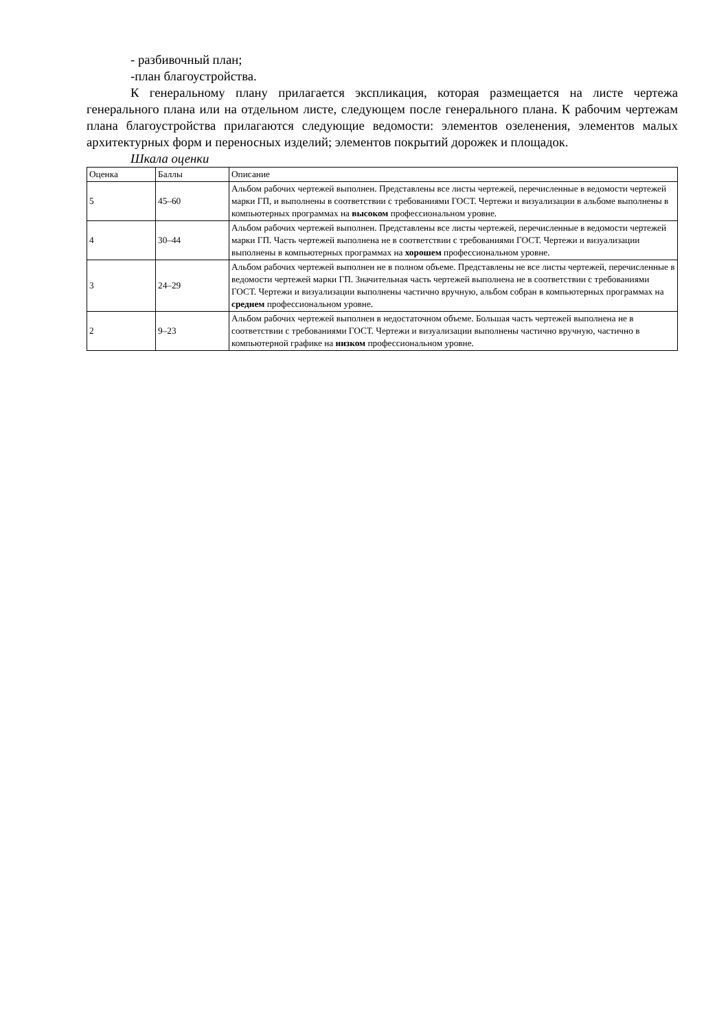- разбивочный план;
-план благоустройства.
К генеральному плану прилагается экспликация, которая размещается на листе чертежа генерального плана или на отдельном листе, следующем после генерального плана. К рабочим чертежам плана благоустройства прилагаются следующие ведомости: элементов озеленения, элементов малых архитектурных форм и переносных изделий; элементов покрытий дорожек и площадок.
Шкала оценки
| Оценка | Баллы | Описание |
| 5 | 45–60 | Альбом рабочих чертежей выполнен. Представлены все листы чертежей, перечисленные в ведомости чертежей марки ГП, и выполнены в соответствии с требованиями ГОСТ. Чертежи и визуализации в альбоме выполнены в компьютерных программах на высоком профессиональном уровне. |
| 4 | 30–44 | Альбом рабочих чертежей выполнен. Представлены все листы чертежей, перечисленные в ведомости чертежей марки ГП. Часть чертежей выполнена не в соответствии с требованиями ГОСТ. Чертежи и визуализации выполнены в компьютерных программах на хорошем профессиональном уровне. |
| 3 | 24–29 | Альбом рабочих чертежей выполнен не в полном объеме. Представлены не все листы чертежей, перечисленные в ведомости чертежей марки ГП. Значительная часть чертежей выполнена не в соответствии с требованиями ГОСТ. Чертежи и визуализации выполнены частично вручную, альбом собран в компьютерных программах на среднем профессиональном уровне. |
| 2 | 9–23 | Альбом рабочих чертежей выполнен в недостаточном объеме. Большая часть чертежей выполнена не в соответствии с требованиями ГОСТ. Чертежи и визуализации выполнены частично вручную, частично в компьютерной графике на низком профессиональном уровне. |